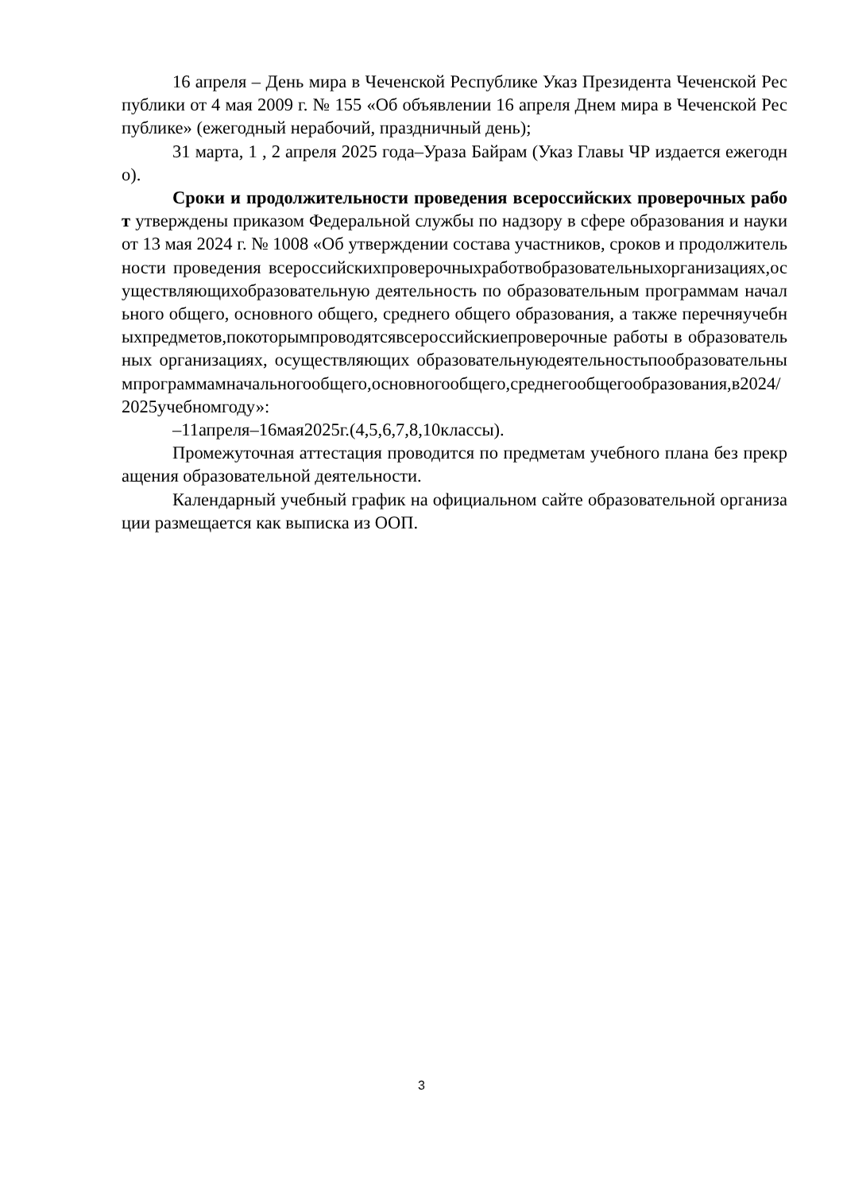16 апреля – День мира в Чеченской Республике Указ Президента Чеченской Республики от 4 мая 2009 г. № 155 «Об объявлении 16 апреля Днем мира в Чеченской Республике» (ежегодный нерабочий, праздничный день);
31 марта, 1 , 2 апреля 2025 года–Ураза Байрам (Указ Главы ЧР издается ежегодно).
Сроки и продолжительности проведения всероссийских проверочных работ утверждены приказом Федеральной службы по надзору в сфере образования и науки от 13 мая 2024 г. № 1008 «Об утверждении состава участников, сроков и продолжительности проведения всероссийскихпроверочныхработвобразовательныхорганизациях,осуществляющихобразовательную деятельность по образовательным программам начального общего, основного общего, среднего общего образования, а также перечняучебныхпредметов,покоторымпроводятсявсероссийскиепроверочные работы в образовательных организациях, осуществляющих образовательнуюдеятельностьпообразовательнымпрограммамначальногообщего,основногообщего,среднегообщегообразования,в2024/2025учебномгоду»:
–11апреля–16мая2025г.(4,5,6,7,8,10классы).
Промежуточная аттестация проводится по предметам учебного плана без прекращения образовательной деятельности.
Календарный учебный график на официальном сайте образовательной организации размещается как выписка из ООП.
3